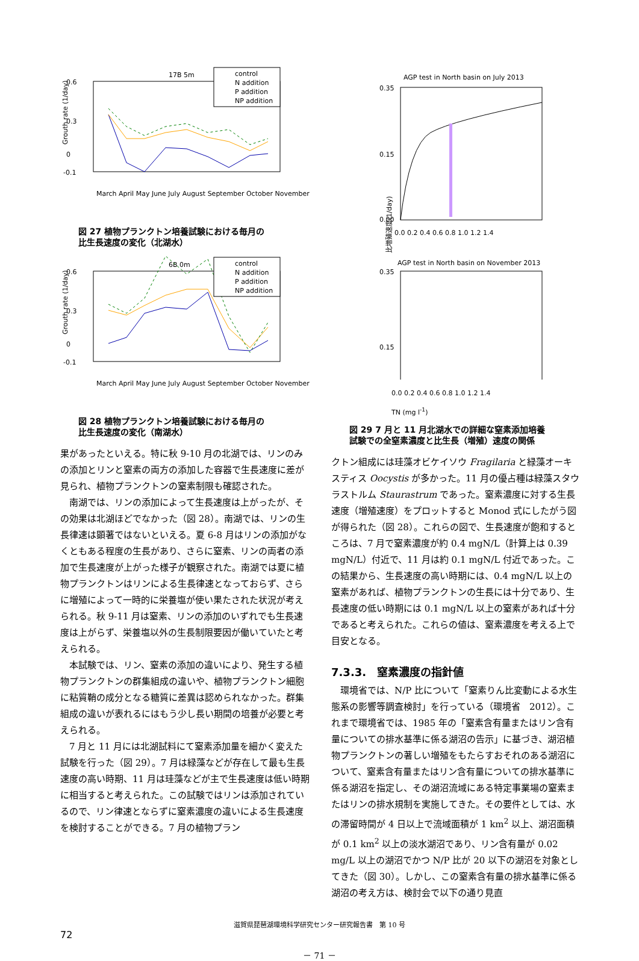17B 5m
0.6
0.3
0
-0.1
control
N addition
P addition
NP addition
March April May June July August September October November
Grouth rate (1/day)
図 27 植物プランクトン培養試験における毎月の
比生長速度の変化（北湖水）
6B 0m
0.6
0.3
0
-0.1
control
N addition
P addition
NP addition
March April May June July August September October November
Grouth rate (1/day)
図 28 植物プランクトン培養試験における毎月の
比生長速度の変化（南湖水）
果があったといえる。特に秋 9-10 月の北湖では、リンのみの添加とリンと窒素の両方の添加した容器で生長速度に差が見られ、植物プランクトンの窒素制限も確認された。
南湖では、リンの添加によって生長速度は上がったが、その効果は北湖ほどでなかった（図 28）。南湖では、リンの生長律速は顕著ではないといえる。夏 6-8 月はリンの添加がなくともある程度の生長があり、さらに窒素、リンの両者の添加で生長速度が上がった様子が観察された。南湖では夏に植物プランクトンはリンによる生長律速となっておらず、さらに増殖によって一時的に栄養塩が使い果たされた状況が考えられる。秋 9-11 月は窒素、リンの添加のいずれでも生長速度は上がらず、栄養塩以外の生長制限要因が働いていたと考えられる。
本試験では、リン、窒素の添加の違いにより、発生する植物プランクトンの群集組成の違いや、植物プランクトン細胞に粘質鞘の成分となる糖質に差異は認められなかった。群集組成の違いが表れるにはもう少し長い期間の培養が必要と考えられる。
7 月と 11 月には北湖試料にて窒素添加量を細かく変えた試験を行った（図 29）。7 月は緑藻などが存在して最も生長速度の高い時期、11 月は珪藻などが主で生長速度は低い時期に相当すると考えられた。この試験ではリンは添加されているので、リン律速とならずに窒素濃度の違いによる生長速度を検討することができる。7 月の植物プラン
AGP test in North basin on July 2013
0.35
0.15
0.00
0.0 0.2 0.4 0.6 0.8 1.0 1.2 1.4
AGP test in North basin on November 2013
0.35
0.15
比増殖速度(1/day)
0.0 0.2 0.4 0.6 0.8 1.0 1.2 1.4
TN (mg l<sup>-1</sup>)
図 29 7 月と 11 月北湖水での詳細な窒素添加培養
試験での全窒素濃度と比生長（増殖）速度の関係
クトン組成には珪藻オビケイソウ Fragilaria と緑藻オーキスティス Oocystis が多かった。11 月の優占種は緑藻スタウラストルム Staurastrum であった。窒素濃度に対する生長速度（増殖速度）をプロットすると Monod 式にしたがう図が得られた（図 28）。これらの図で、生長速度が飽和するところは、7 月で窒素濃度が約 0.4 mgN/L（計算上は 0.39 mgN/L）付近で、11 月は約 0.1 mgN/L 付近であった。この結果から、生長速度の高い時期には、0.4 mgN/L 以上の窒素があれば、植物プランクトンの生長には十分であり、生長速度の低い時期には 0.1 mgN/L 以上の窒素があれば十分であると考えられた。これらの値は、窒素濃度を考える上で目安となる。
7.3.3.　窒素濃度の指針値
環境省では、N/P 比について「窒素りん比変動による水生態系の影響等調査検討」を行っている（環境省　2012）。これまで環境省では、1985 年の「窒素含有量またはリン含有量についての排水基準に係る湖沼の告示」に基づき、湖沼植物プランクトンの著しい増殖をもたらすおそれのある湖沼について、窒素含有量またはリン含有量についての排水基準に係る湖沼を指定し、その湖沼流域にある特定事業場の窒素またはリンの排水規制を実施してきた。その要件としては、水の滞留時間が 4 日以上で流域面積が 1 km<sup>2</sup> 以上、湖沼面積が 0.1 km<sup>2</sup> 以上の淡水湖沼であり、リン含有量が 0.02 mg/L 以上の湖沼でかつ N/P 比が 20 以下の湖沼を対象としてきた（図 30）。しかし、この窒素含有量の排水基準に係る湖沼の考え方は、検討会で以下の通り見直
滋賀県琵琶湖環境科学研究センター研究報告書　第 10 号
72
－ 71 －